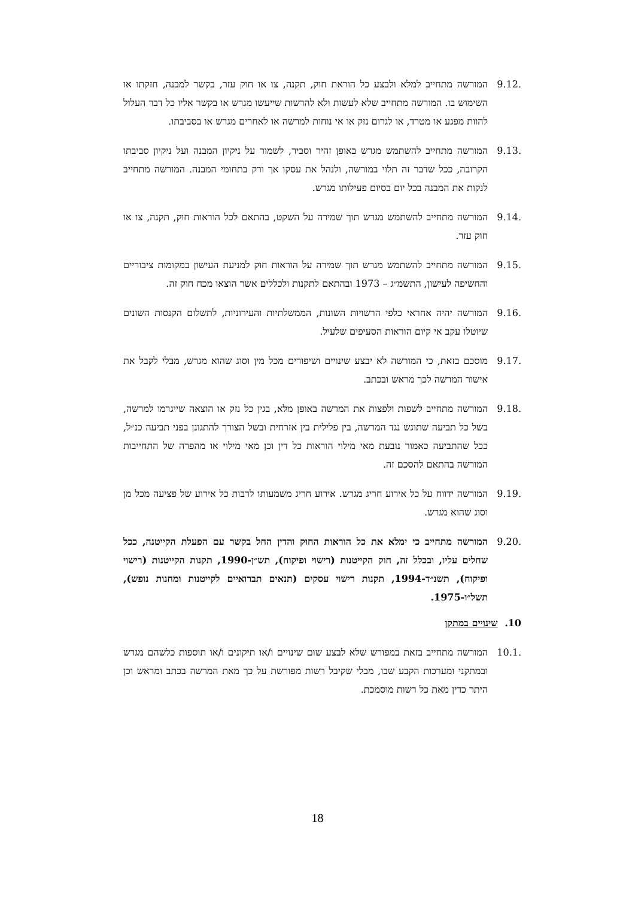9.12. המורשה מתחייב למלא ולבצע כל הוראת חוק, תקנה, צו או חוק עזר, בקשר למבנה, חזקתו או השימוש בו. המורשה מתחייב שלא לעשות ולא להרשות שייעשו מגרש או בקשר אליו כל דבר העלול להוות מפגע או מטרד, או לגרום נזק או אי נוחות למרשה או לאחרים מגרש או בסביבתו.
9.13. המורשה מתחייב להשתמש מגרש באופן זהיר וסביר, לשמור על ניקיון המבנה ועל ניקיון סביבתו הקרובה, ככל שדבר זה תלוי במורשה, ולנהל את עסקו אך ורק בתחומי המבנה. המורשה מתחייב לנקות את המבנה בכל יום בסיום פעילותו מגרש.
9.14. המורשה מתחייב להשתמש מגרש תוך שמירה על השקט, בהתאם לכל הוראות חוק, תקנה, צו או חוק עזר.
9.15. המורשה מתחייב להשתמש מגרש תוך שמירה על הוראות חוק למניעת העישון במקומות ציבוריים והחשיפה לעישון, התשמ״ג – 1973 ובהתאם לתקנות ולכללים אשר הוצאו מכח חוק זה.
9.16. המורשה יהיה אחראי כלפי הרשויות השונות, הממשלתיות והעירוניות, לתשלום הקנסות השונים שיוטלו עקב אי קיום הוראות הסעיפים שלעיל.
9.17. מוסכם בזאת, כי המורשה לא יבצע שינויים ושיפורים מכל מין וסוג שהוא מגרש, מבלי לקבל את אישור המרשה לכך מראש ובכתב.
9.18. המורשה מתחייב לשפות ולפצות את המרשה באופן מלא, בגין כל נזק או הוצאה שייגרמו למרשה, בשל כל תביעה שתוגש נגד המרשה, בין פלילית בין אזרחית ובשל הצורך להתגונן בפני תביעה כנ״ל, ככל שהתביעה כאמור נובעת מאי מילוי הוראות כל דין וכן מאי מילוי או מהפרה של התחייבות המורשה בהתאם להסכם זה.
9.19. המורשה ידווח על כל אירוע חריג מגרש. אירוע חריג משמעותו לרבות כל אירוע של פציעה מכל מן וסוג שהוא מגרש.
9.20. המורשה מתחייב כי ימלא את כל הוראות החוק והדין החל בקשר עם הפעלת הקייטנה, ככל שחלים עליו, ובכלל זה, חוק הקייטנות (רישוי ופיקוח), תש״ן-1990, תקנות הקייטנות (רישוי ופיקוח), תשנ״ד-1994, תקנות רישוי עסקים (תנאים תברואיים לקייטנות ומחנות נופש), תשל״ו-1975.
10. שינויים במתקן
10.1. המורשה מתחייב בזאת במפורש שלא לבצע שום שינויים ו/או תיקונים ו/או תוספות כלשהם מגרש ובמתקני ומערכות הקבע שבו, מבלי שקיבל רשות מפורשת על כך מאת המרשה בכתב ומראש וכן היתר כדין מאת כל רשות מוסמכת.
18